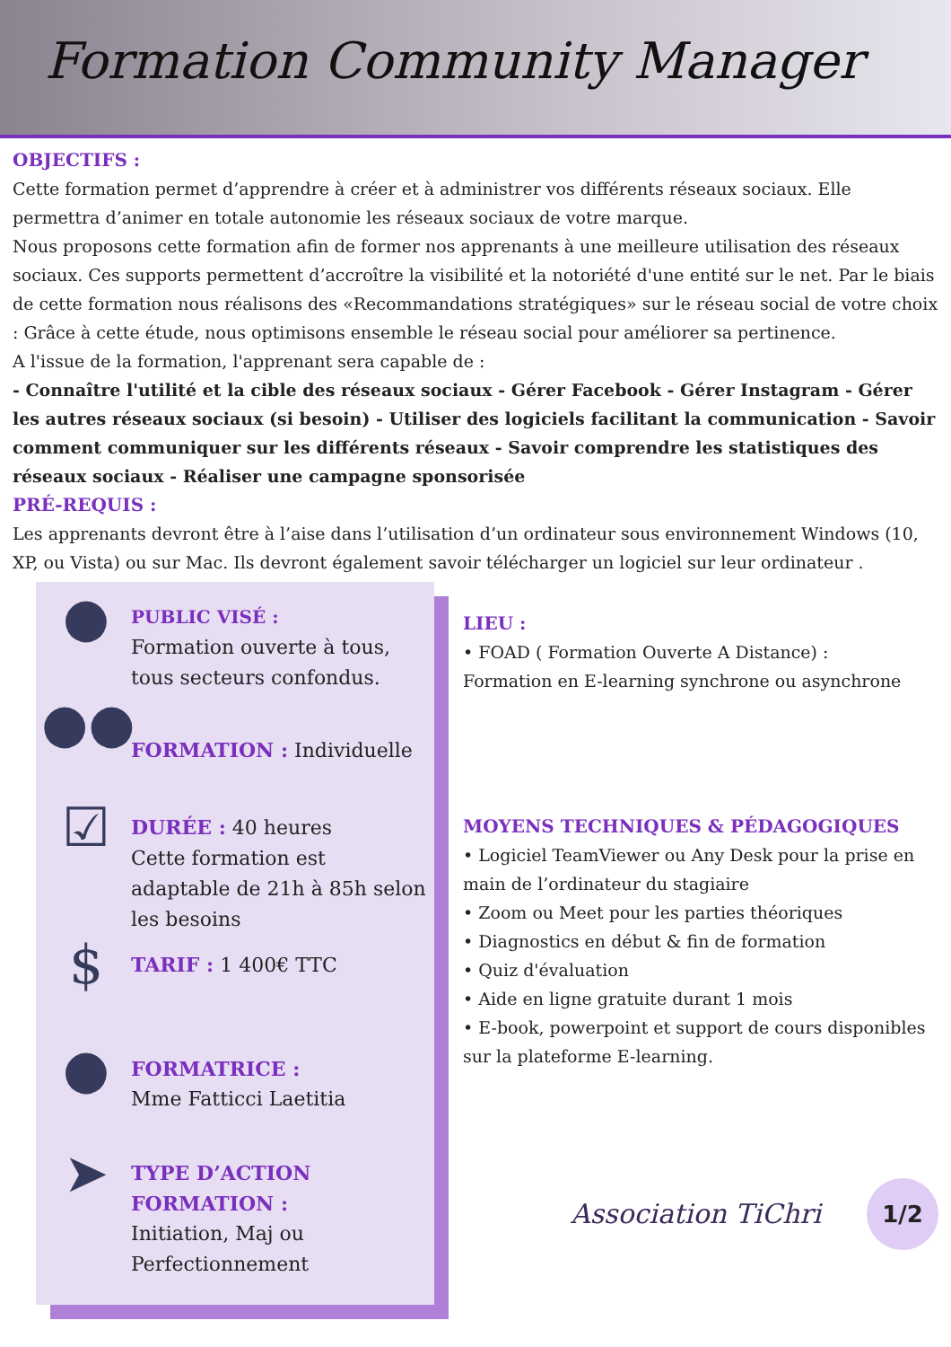Formation Community Manager
OBJECTIFS :
Cette formation permet d’apprendre à créer et à administrer vos différents réseaux sociaux. Elle permettra d’animer en totale autonomie les réseaux sociaux de votre marque.
Nous proposons cette formation afin de former nos apprenants à une meilleure utilisation des réseaux sociaux. Ces supports permettent d’accroître la visibilité et la notoriété d'une entité sur le net. Par le biais de cette formation nous réalisons des «Recommandations stratégiques» sur le réseau social de votre choix : Grâce à cette étude, nous optimisons ensemble le réseau social pour améliorer sa pertinence.
A l'issue de la formation, l'apprenant sera capable de :
- Connaître l'utilité et la cible des réseaux sociaux - Gérer Facebook - Gérer Instagram - Gérer les autres réseaux sociaux (si besoin) - Utiliser des logiciels facilitant la communication - Savoir comment communiquer sur les différents réseaux - Savoir comprendre les statistiques des réseaux sociaux - Réaliser une campagne sponsorisée
PRÉ-REQUIS :
Les apprenants devront être à l’aise dans l’utilisation d’un ordinateur sous environnement Windows (10, XP, ou Vista) ou sur Mac. Ils devront également savoir télécharger un logiciel sur leur ordinateur .
●
PUBLIC VISÉ :
Formation ouverte à tous, tous secteurs confondus.
●●
FORMATION : Individuelle
☑
DURÉE : 40 heures
Cette formation est adaptable de 21h à 85h selon les besoins
$
TARIF : 1 400€ TTC
●
FORMATRICE :
Mme Fatticci Laetitia
➤
TYPE D’ACTION FORMATION :
Initiation, Maj ou Perfectionnement
LIEU :
• FOAD ( Formation Ouverte A Distance) :
Formation en E-learning synchrone ou asynchrone
MOYENS TECHNIQUES & PÉDAGOGIQUES
• Logiciel TeamViewer ou Any Desk pour la prise en main de l’ordinateur du stagiaire
• Zoom ou Meet pour les parties théoriques
• Diagnostics en début & fin de formation
• Quiz d'évaluation
• Aide en ligne gratuite durant 1 mois
• E-book, powerpoint et support de cours disponibles sur la plateforme E-learning.
Association TiChri
1/2